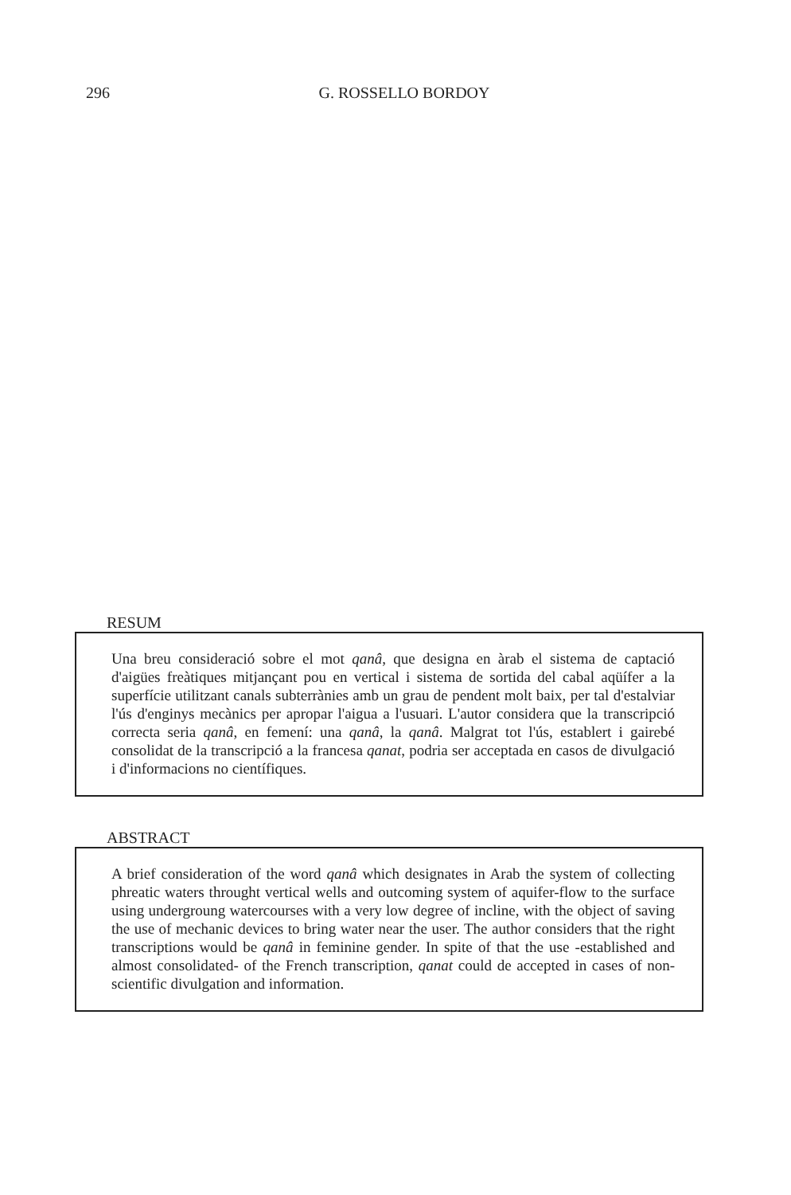296 G. ROSSELLO BORDOY
RESUM
Una breu consideració sobre el mot qanâ, que designa en àrab el sistema de captació d'aigües freàtiques mitjançant pou en vertical i sistema de sortida del cabal aqüífer a la superfície utilitzant canals subterrànies amb un grau de pendent molt baix, per tal d'estalviar l'ús d'enginys mecànics per apropar l'aigua a l'usuari. L'autor considera que la transcripció correcta seria qanâ, en femení: una qanâ, la qanâ. Malgrat tot l'ús, establert i gairebé consolidat de la transcripció a la francesa qanat, podria ser acceptada en casos de divulgació i d'informacions no científiques.
ABSTRACT
A brief consideration of the word qanâ which designates in Arab the system of collecting phreatic waters throught vertical wells and outcoming system of aquifer-flow to the surface using undergroung watercourses with a very low degree of incline, with the object of saving the use of mechanic devices to bring water near the user. The author considers that the right transcriptions would be qanâ in feminine gender. In spite of that the use -established and almost consolidated- of the French transcription, qanat could de accepted in cases of non-scientific divulgation and information.